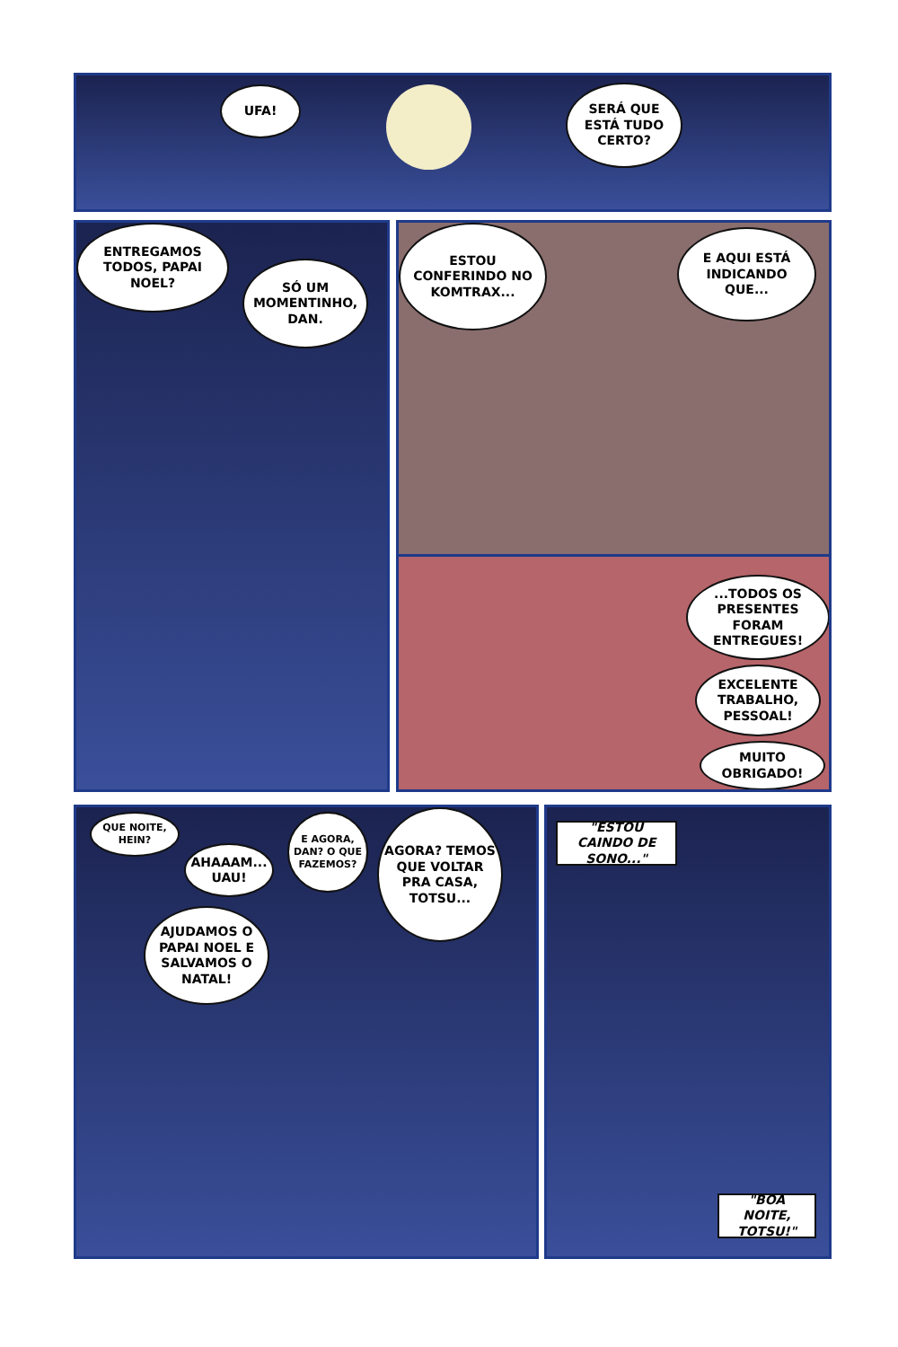UFA!
SERÁ QUE ESTÁ TUDO CERTO?
ENTREGAMOS TODOS, PAPAI NOEL?
SÓ UM MOMENTINHO, DAN.
ESTOU CONFERINDO NO KOMTRAX...
E AQUI ESTÁ INDICANDO QUE...
...TODOS OS PRESENTES FORAM ENTREGUES!
EXCELENTE TRABALHO, PESSOAL!
MUITO OBRIGADO!
QUE NOITE, HEIN?
AHAAAM... UAU!
E AGORA, DAN? O QUE FAZEMOS?
AGORA? TEMOS QUE VOLTAR PRA CASA, TOTSU...
AJUDAMOS O PAPAI NOEL E SALVAMOS O NATAL!
"ESTOU CAINDO DE SONO..."
"BOA NOITE, TOTSU!"